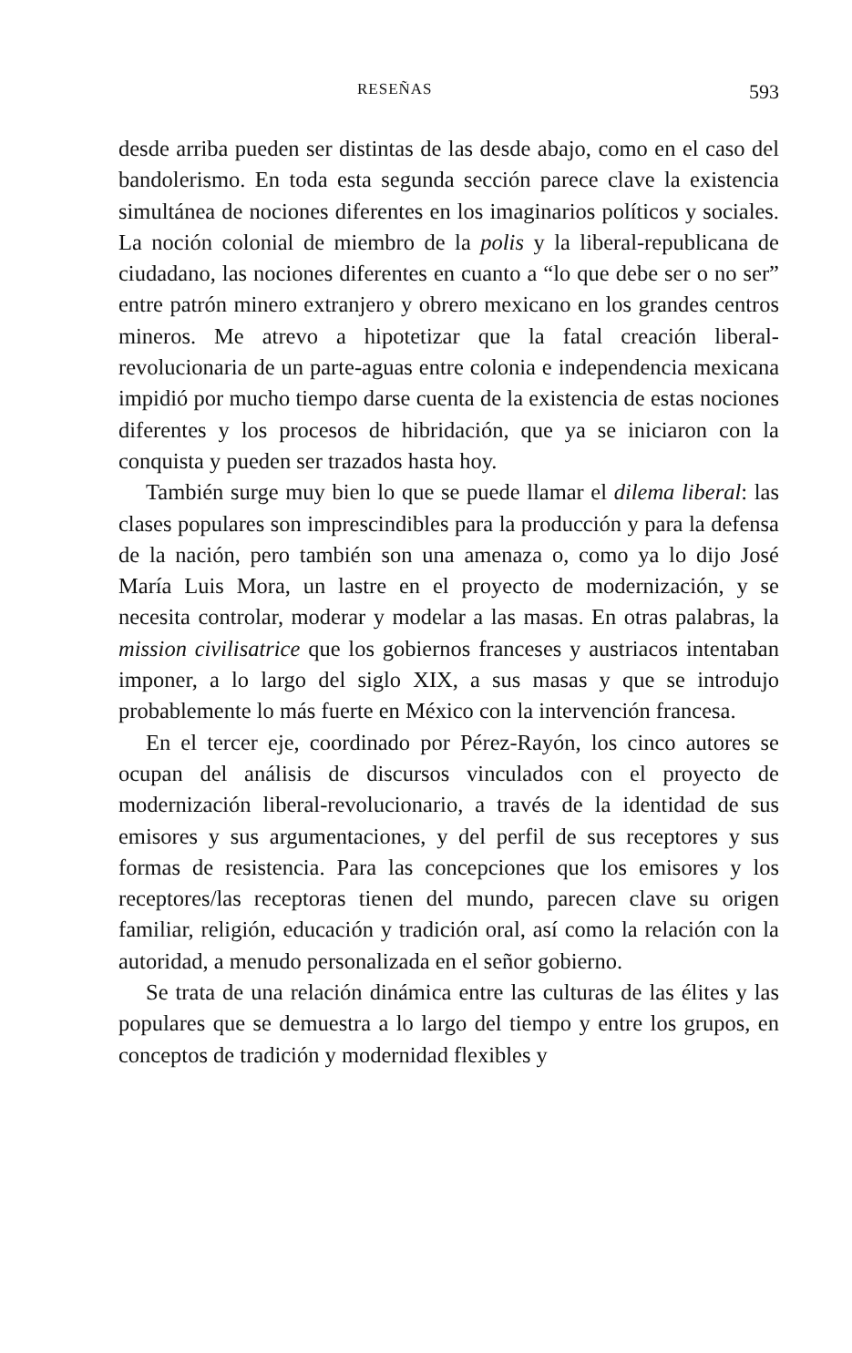RESEÑAS 593
desde arriba pueden ser distintas de las desde abajo, como en el caso del bandolerismo. En toda esta segunda sección parece clave la existencia simultánea de nociones diferentes en los imaginarios políticos y sociales. La noción colonial de miembro de la polis y la liberal-republicana de ciudadano, las nociones diferentes en cuanto a “lo que debe ser o no ser” entre patrón minero extranjero y obrero mexicano en los grandes centros mineros. Me atrevo a hipotetizar que la fatal creación liberal-revolucionaria de un parte-aguas entre colonia e independencia mexicana impidió por mucho tiempo darse cuenta de la existencia de estas nociones diferentes y los procesos de hibridación, que ya se iniciaron con la conquista y pueden ser trazados hasta hoy.
También surge muy bien lo que se puede llamar el dilema liberal: las clases populares son imprescindibles para la producción y para la defensa de la nación, pero también son una amenaza o, como ya lo dijo José María Luis Mora, un lastre en el proyecto de modernización, y se necesita controlar, moderar y modelar a las masas. En otras palabras, la mission civilisatrice que los gobiernos franceses y austriacos intentaban imponer, a lo largo del siglo XIX, a sus masas y que se introdujo probablemente lo más fuerte en México con la intervención francesa.
En el tercer eje, coordinado por Pérez-Rayón, los cinco autores se ocupan del análisis de discursos vinculados con el proyecto de modernización liberal-revolucionario, a través de la identidad de sus emisores y sus argumentaciones, y del perfil de sus receptores y sus formas de resistencia. Para las concepciones que los emisores y los receptores/las receptoras tienen del mundo, parecen clave su origen familiar, religión, educación y tradición oral, así como la relación con la autoridad, a menudo personalizada en el señor gobierno.
Se trata de una relación dinámica entre las culturas de las élites y las populares que se demuestra a lo largo del tiempo y entre los grupos, en conceptos de tradición y modernidad flexibles y